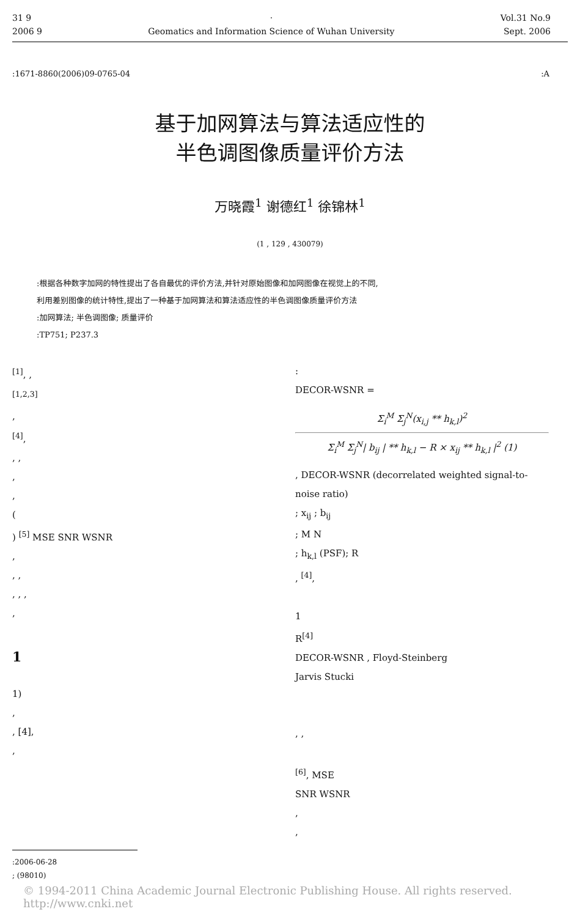31 9
2006 9
·
Geomatics and Information Science of Wuhan University
Vol.31 No.9
Sept. 2006
:1671-8860(2006)09-0765-04 :A
基于加网算法与算法适应性的
半色调图像质量评价方法
万晓霞<sup>1</sup> 谢德红<sup>1</sup> 徐锦林<sup>1</sup>
(1 , 129 , 430079)
:根据各种数字加网的特性提出了各自最优的评价方法,并针对原始图像和加网图像在视觉上的不同,
利用差别图像的统计特性,提出了一种基于加网算法和算法适应性的半色调图像质量评价方法
:加网算法; 半色调图像; 质量评价
:TP751; P237.3
<sup>[1]</sup>, ,
<sup>[1,2,3]</sup>
,
<sup>[4]</sup>,
, ,
,
,
(
) <sup>[5]</sup> MSE SNR WSNR
,
, ,
, , ,
,
1
1)
,
, [4],
,
:
DECOR-WSNR =
Σ<sub>i</sub><sup>M</sup> Σ<sub>j</sub><sup>N</sup>(x<sub>i,j</sub> ** h<sub>k,l</sub>)<sup>2</sup>
Σ<sub>i</sub><sup>M</sup> Σ<sub>j</sub><sup>N</sup>| b<sub>ij</sub> | ** h<sub>k,l</sub> − R × x<sub>ij</sub> ** h<sub>k,l</sub> |<sup>2</sup> (1)
, DECOR-WSNR (decorrelated weighted signal-to-noise ratio)
; x<sub>ij</sub> ; b<sub>ij</sub>
; M N
; h<sub>k,l</sub> (PSF); R
, <sup>[4]</sup>,
1
R<sup>[4]</sup>
DECOR-WSNR , Floyd-Steinberg
Jarvis Stucki
, ,
<sup>[6]</sup>, MSE
SNR WSNR
,
,
:2006-06-28
; (98010)
© 1994-2011 China Academic Journal Electronic Publishing House. All rights reserved. http://www.cnki.net